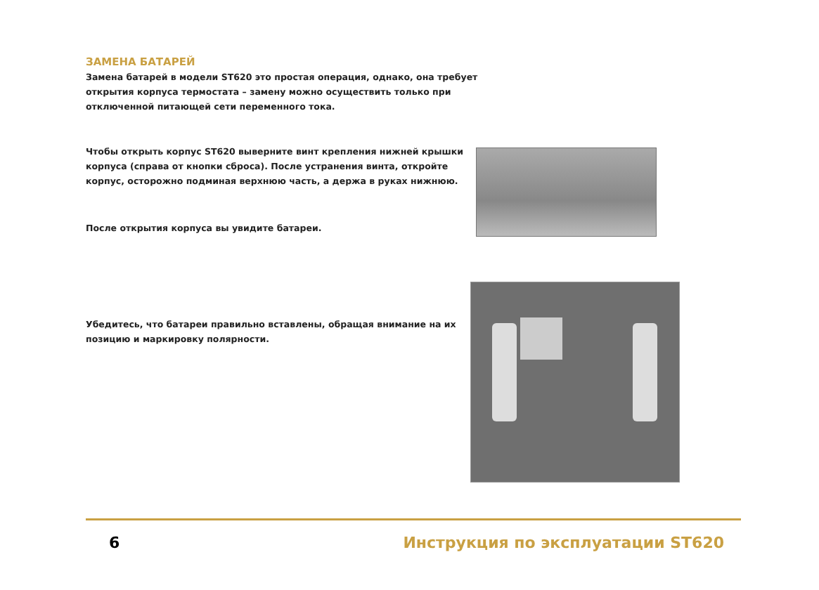ЗАМЕНА БАТАРЕЙ
Замена батарей в модели ST620 это простая операция, однако, она требует открытия корпуса термостата – замену можно осуществить только при отключенной питающей сети переменного тока.
Чтобы открыть корпус ST620 выверните винт крепления нижней крышки корпуса (справа от кнопки сброса). После устранения винта, откройте корпус, осторожно подминая верхнюю часть, а держа в руках нижнюю.
После открытия корпуса вы увидите батареи.
Убедитесь, что батареи правильно вставлены, обращая внимание на их позицию и маркировку полярности.
6 Инструкция по эксплуатации ST620